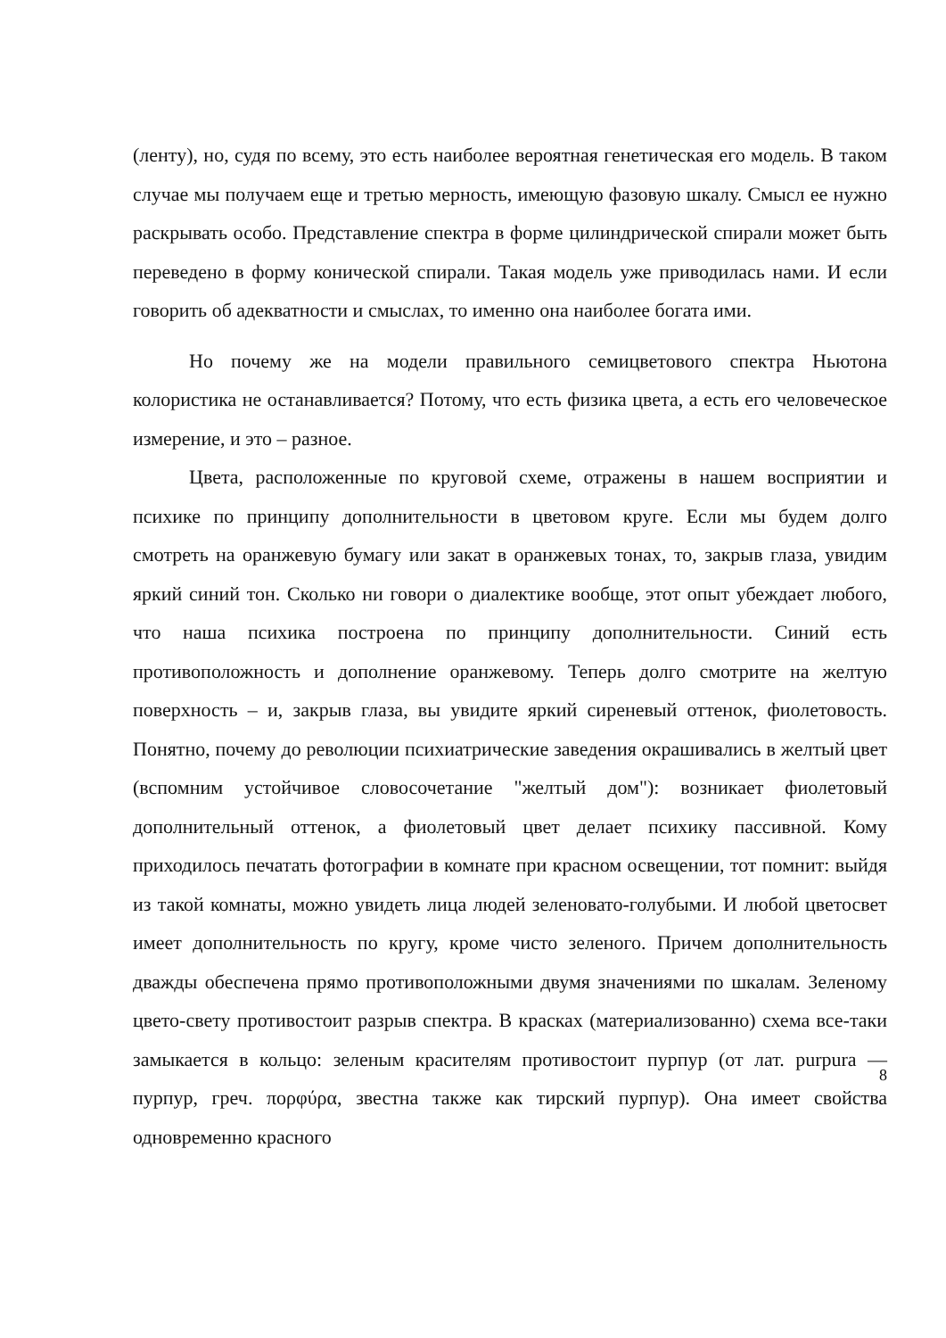(ленту), но, судя по всему, это есть наиболее вероятная генетическая его модель. В таком случае мы получаем еще и третью мерность, имеющую фазовую шкалу. Смысл ее нужно раскрывать особо. Представление спектра в форме цилиндрической спирали может быть переведено в форму конической спирали. Такая модель уже приводилась нами. И если говорить об адекватности и смыслах, то именно она наиболее богата ими.
Но почему же на модели правильного семицветового спектра Ньютона колористика не останавливается? Потому, что есть физика цвета, а есть его человеческое измерение, и это – разное.
Цвета, расположенные по круговой схеме, отражены в нашем восприятии и психике по принципу дополнительности в цветовом круге. Если мы будем долго смотреть на оранжевую бумагу или закат в оранжевых тонах, то, закрыв глаза, увидим яркий синий тон. Сколько ни говори о диалектике вообще, этот опыт убеждает любого, что наша психика построена по принципу дополнитель­ности. Синий есть противоположность и дополнение оранжевому. Теперь долго смотрите на желтую поверхность – и, закрыв глаза, вы увидите яркий сиреневый оттенок, фиолетовость. Понятно, почему до революции психиа­трические заведения окрашивались в желтый цвет (вспомним устойчивое словосочетание "желтый дом"): возникает фиолетовый дополнительный оттенок, а фиолетовый цвет делает психику пассивной. Кому приходилось печатать фотографии в комнате при красном освещении, тот помнит: выйдя из такой комнаты, можно увидеть лица людей зеленовато-голубыми. И любой цветосвет имеет дополнительность по кругу, кроме чисто зеленого. Причем дополнительность дважды обеспечена прямо противоположными двумя значениями по шкалам. Зеленому цвето-свету противостоит разрыв спектра. В красках (материализованно) схема все-таки замыкается в кольцо: зеленым красителям противостоит пурпур (от лат. purpura — пурпур, греч. πορφύρα, звестна также как тирский пурпур). Она имеет свойства одновременно красного
8